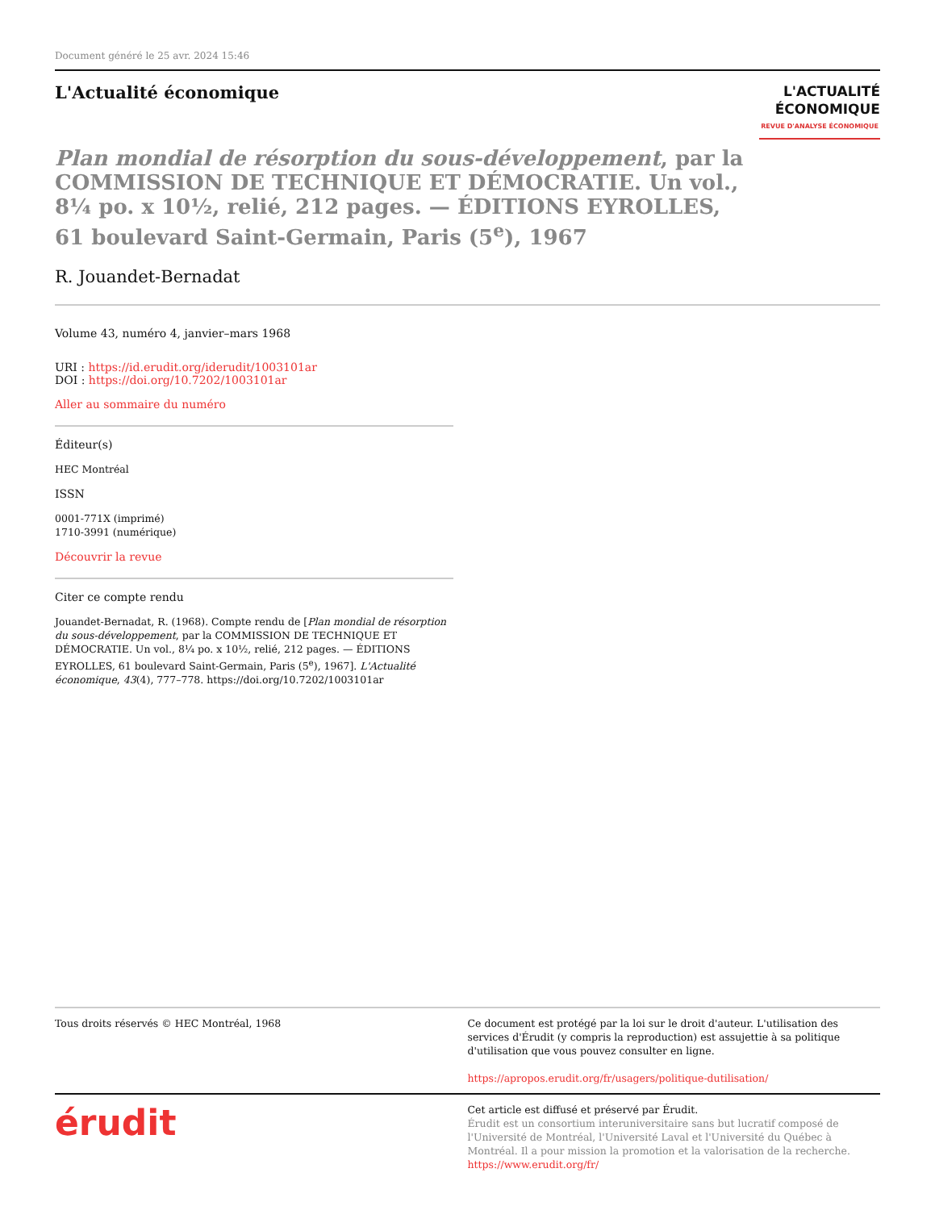Document généré le 25 avr. 2024 15:46
L'Actualité économique
L'ACTUALITÉ
ÉCONOMIQUE
REVUE D'ANALYSE ÉCONOMIQUE
Plan mondial de résorption du sous-développement, par la COMMISSION DE TECHNIQUE ET DÉMOCRATIE. Un vol., 8¼ po. x 10½, relié, 212 pages. — ÉDITIONS EYROLLES, 61 boulevard Saint-Germain, Paris (5<sup>e</sup>), 1967
R. Jouandet-Bernadat
Volume 43, numéro 4, janvier–mars 1968
URI : https://id.erudit.org/iderudit/1003101ar
DOI : https://doi.org/10.7202/1003101ar
Aller au sommaire du numéro
Éditeur(s)
HEC Montréal
ISSN
0001-771X (imprimé)
1710-3991 (numérique)
Découvrir la revue
Citer ce compte rendu
Jouandet-Bernadat, R. (1968). Compte rendu de [Plan mondial de résorption du sous-développement, par la COMMISSION DE TECHNIQUE ET DÉMOCRATIE. Un vol., 8¼ po. x 10½, relié, 212 pages. — ÉDITIONS EYROLLES, 61 boulevard Saint-Germain, Paris (5<sup>e</sup>), 1967]. L'Actualité économique, 43(4), 777–778. https://doi.org/10.7202/1003101ar
Tous droits réservés © HEC Montréal, 1968
Ce document est protégé par la loi sur le droit d'auteur. L'utilisation des services d'Érudit (y compris la reproduction) est assujettie à sa politique d'utilisation que vous pouvez consulter en ligne.
https://apropos.erudit.org/fr/usagers/politique-dutilisation/
érudit
Cet article est diffusé et préservé par Érudit.
Érudit est un consortium interuniversitaire sans but lucratif composé de l'Université de Montréal, l'Université Laval et l'Université du Québec à Montréal. Il a pour mission la promotion et la valorisation de la recherche.
https://www.erudit.org/fr/